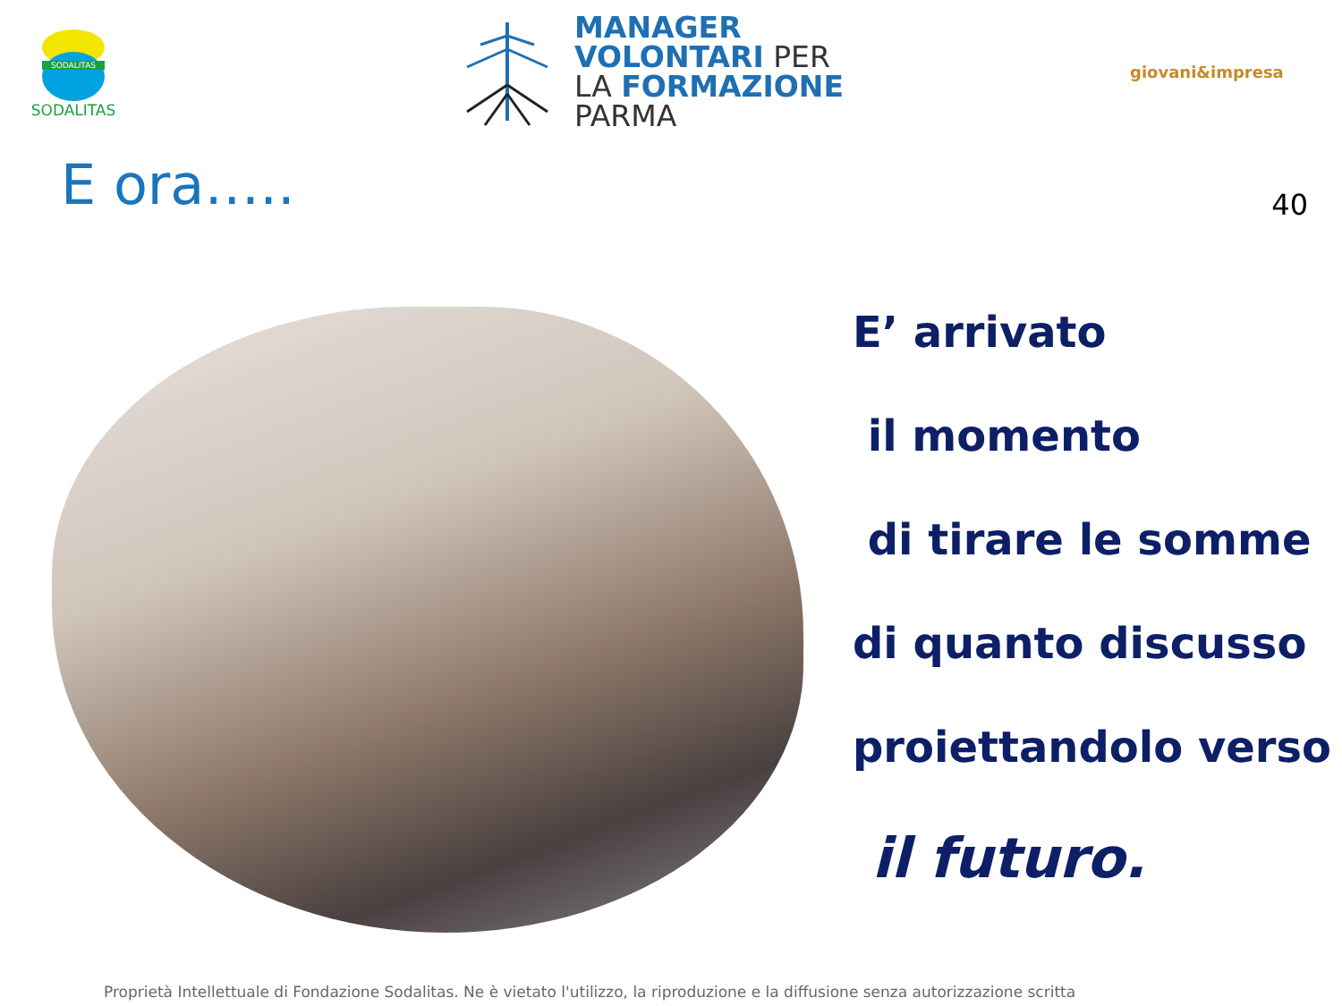SODALITAS
SODALITAS
MANAGER
VOLONTARI PER
LA FORMAZIONE
PARMA
giovani&impresa
E ora…..
40
E’ arrivato
il momento
di tirare le somme
di quanto discusso
proiettandolo verso
il futuro.
Proprietà Intellettuale di Fondazione Sodalitas. Ne è vietato l'utilizzo, la riproduzione e la diffusione senza autorizzazione scritta